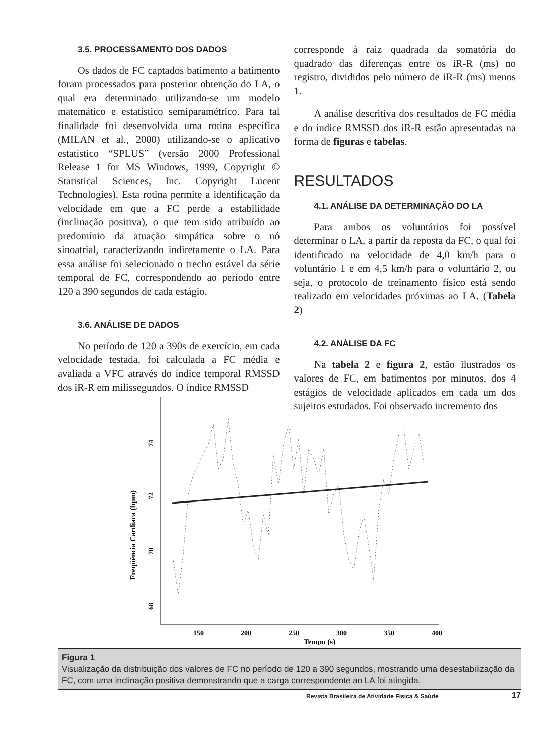3.5. PROCESSAMENTO DOS DADOS
Os dados de FC captados batimento a batimento foram processados para posterior obtenção do LA, o qual era determinado utilizando-se um modelo matemático e estatístico semiparamétrico. Para tal finalidade foi desenvolvida uma rotina específica (MILAN et al., 2000) utilizando-se o aplicativo estatístico “SPLUS” (versão 2000 Professional Release 1 for MS Windows, 1999, Copyright © Statistical Sciences, Inc. Copyright Lucent Technologies). Esta rotina permite a identificação da velocidade em que a FC perde a estabilidade (inclinação positiva), o que tem sido atribuído ao predomínio da atuação simpática sobre o nó sinoatrial, caracterizando indiretamente o LA. Para essa análise foi selecionado o trecho estável da série temporal de FC, correspondendo ao período entre 120 a 390 segundos de cada estágio.
3.6. ANÁLISE DE DADOS
No período de 120 a 390s de exercício, em cada velocidade testada, foi calculada a FC média e avaliada a VFC através do índice temporal RMSSD dos iR-R em milissegundos. O índice RMSSD
corresponde à raiz quadrada da somatória do quadrado das diferenças entre os iR-R (ms) no registro, divididos pelo número de iR-R (ms) menos 1.
A análise descritiva dos resultados de FC média e do índice RMSSD dos iR-R estão apresentadas na forma de figuras e tabelas.
RESULTADOS
4.1. ANÁLISE DA DETERMINAÇÃO DO LA
Para ambos os voluntários foi possível determinar o LA, a partir da reposta da FC, o qual foi identificado na velocidade de 4,0 km/h para o voluntário 1 e em 4,5 km/h para o voluntário 2, ou seja, o protocolo de treinamento físico está sendo realizado em velocidades próximas ao LA. (Tabela 2)
4.2. ANÁLISE DA FC
Na tabela 2 e figura 2, estão ilustrados os valores de FC, em batimentos por minutos, dos 4 estágios de velocidade aplicados em cada um dos sujeitos estudados. Foi observado incremento dos
74
72
70
68
Freqüência Cardiaca (bpm)
150
200
250
300
350
400
Tempo (s)
Figura 1
Visualização da distribuição dos valores de FC no período de 120 a 390 segundos, mostrando uma desestabilização da FC, com uma inclinação positiva demonstrando que a carga correspondente ao LA foi atingida.
Revista Brasileira de Atividade Física & Saúde
17